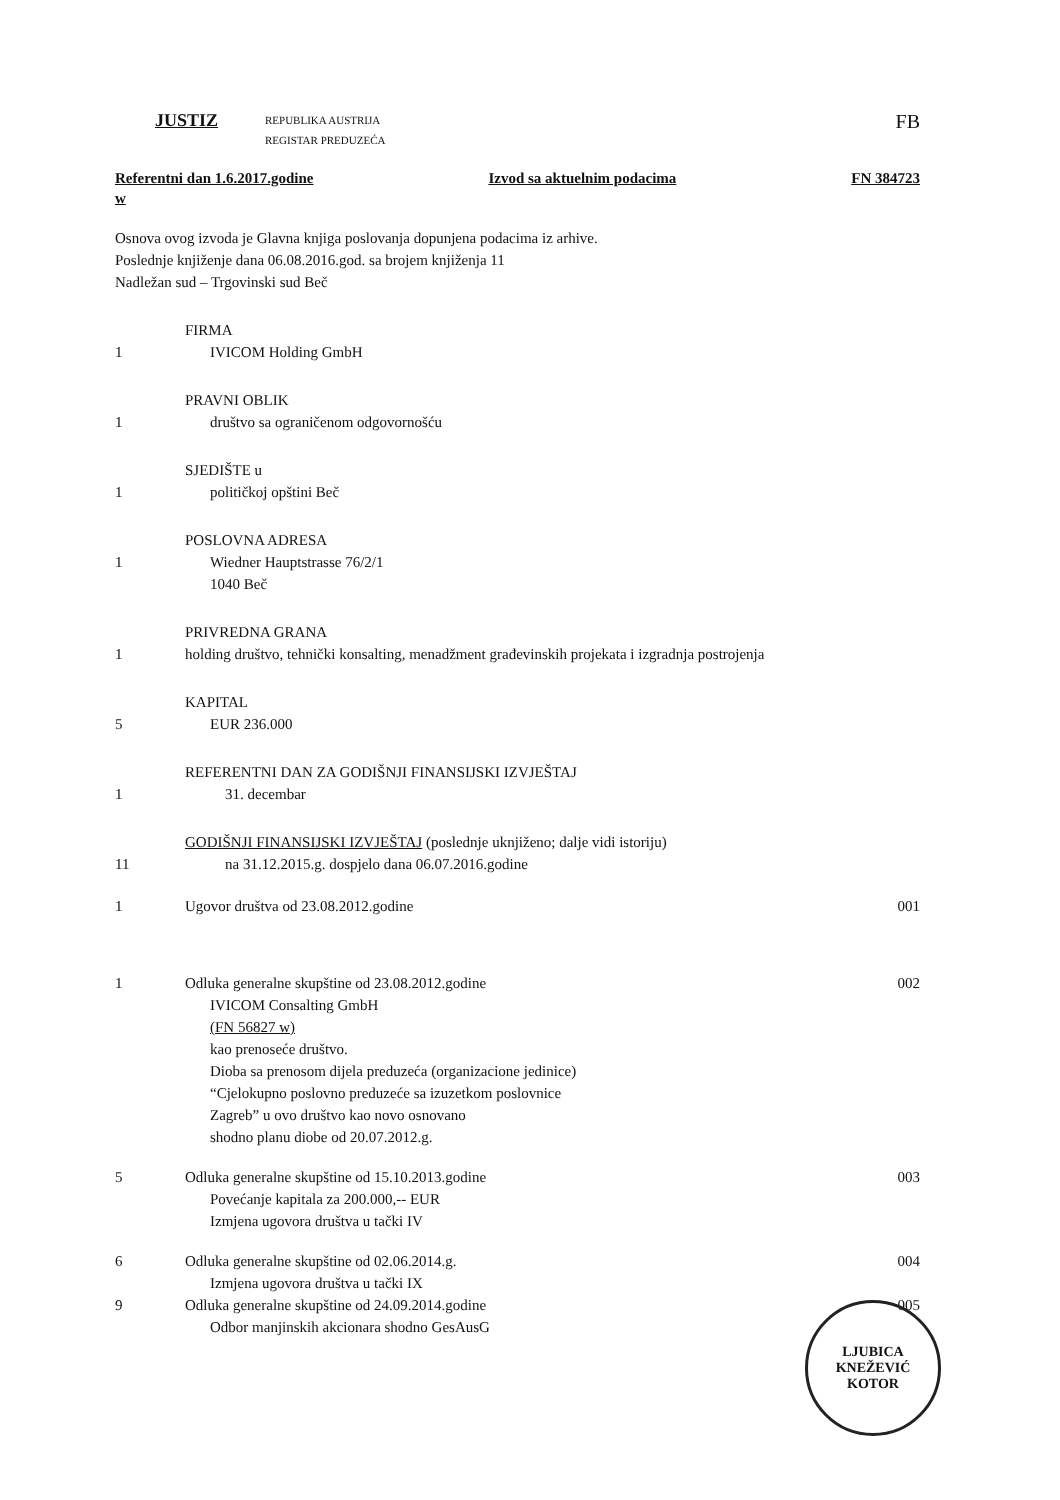JUSTIZ
REPUBLIKA AUSTRIJA
REGISTAR PREDUZEĆA
FB
Referentni dan 1.6.2017.godine Izvod sa aktuelnim podacima FN 384723
w
Osnova ovog izvoda je Glavna knjiga poslovanja dopunjena podacima iz arhive.
Poslednje knjiženje dana 06.08.2016.god. sa brojem knjiženja 11
Nadležan sud – Trgovinski sud Beč
FIRMA
1 IVICOM Holding GmbH
PRAVNI OBLIK
1 društvo sa ograničenom odgovornošću
SJEDIŠTE u
1 političkoj opštini Beč
POSLOVNA ADRESA
1 Wiedner Hauptstrasse 76/2/1
1040 Beč
PRIVREDNA GRANA
1 holding društvo, tehnički konsalting, menadžment građevinskih projekata i izgradnja postrojenja
KAPITAL
5 EUR 236.000
REFERENTNI DAN ZA GODIŠNJI FINANSIJSKI IZVJEŠTAJ
1 31. decembar
GODIŠNJI FINANSIJSKI IZVJEŠTAJ (poslednje uknjiženo; dalje vidi istoriju)
11 na 31.12.2015.g. dospjelo dana 06.07.2016.godine
1 Ugovor društva od 23.08.2012.godine 001
1 Odluka generalne skupštine od 23.08.2012.godine
IVICOM Consalting GmbH
(FN 56827 w)
kao prenoseće društvo.
Dioba sa prenosom dijela preduzeća (organizacione jedinice)
“Cjelokupno poslovno preduzeće sa izuzetkom poslovnice
Zagreb” u ovo društvo kao novo osnovano
shodno planu diobe od 20.07.2012.g. 002
5 Odluka generalne skupštine od 15.10.2013.godine
Povećanje kapitala za 200.000,-- EUR
Izmjena ugovora društva u tački IV 003
6 Odluka generalne skupštine od 02.06.2014.g.
Izmjena ugovora društva u tački IX 004
9 Odluka generalne skupštine od 24.09.2014.godine
Odbor manjinskih akcionara shodno GesAusG 005
LJUBICA
KNEŽEVIĆ
KOTOR